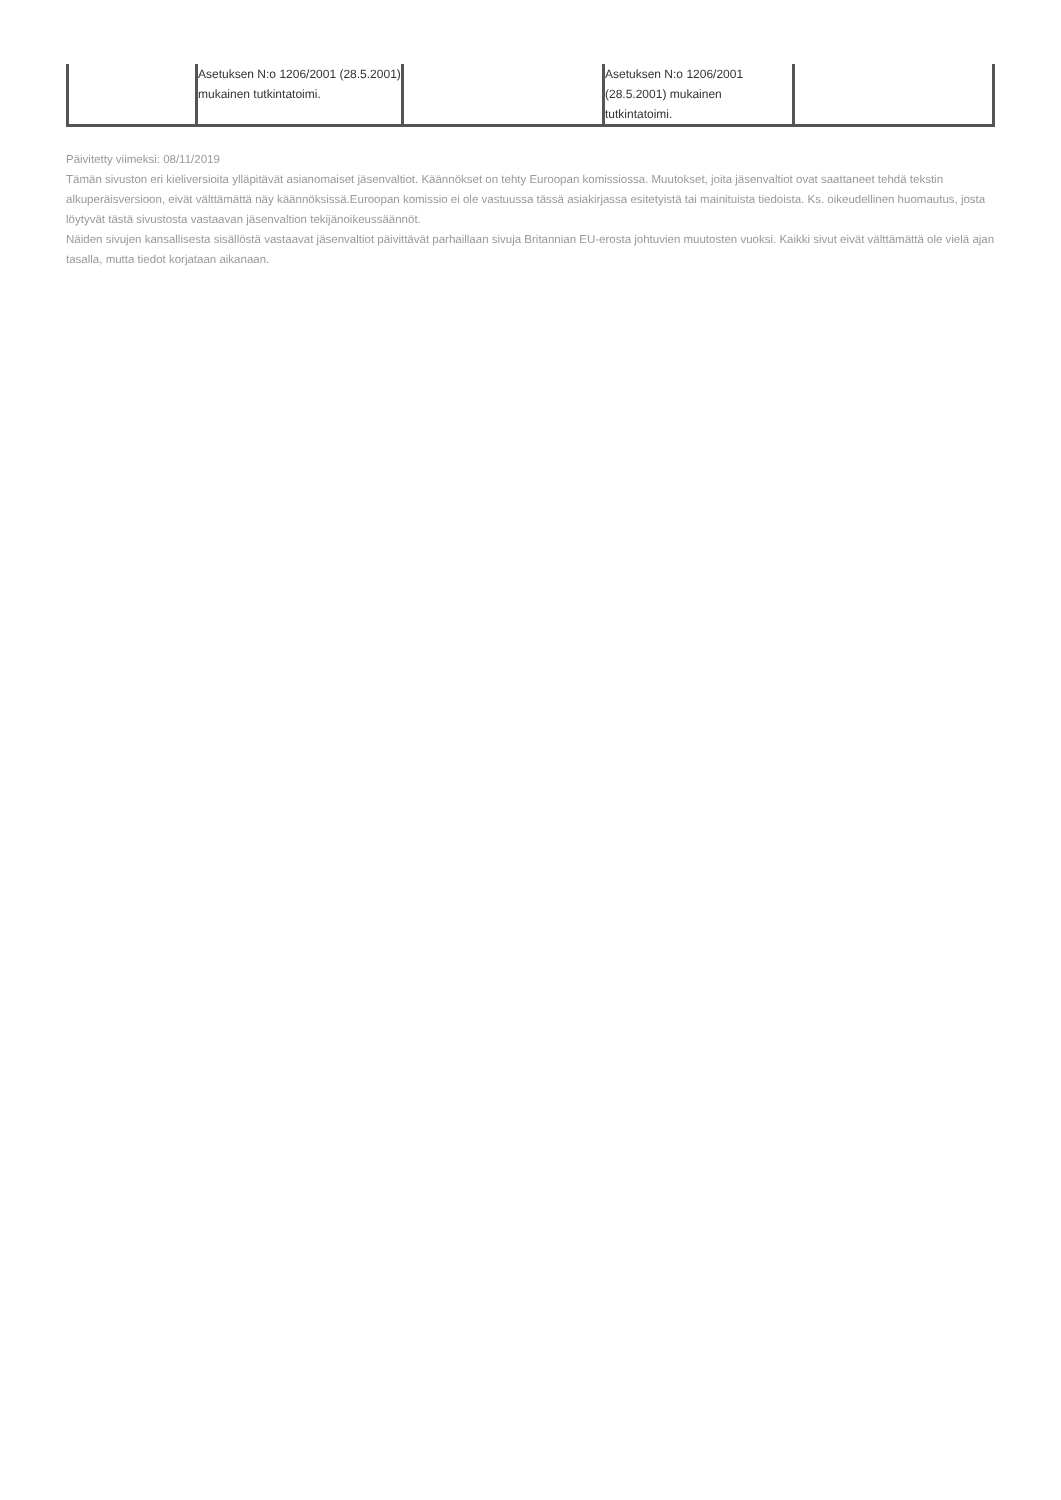| | Asetuksen N:o 1206/2001 (28.5.2001) mukainen tutkintatoimi. | | Asetuksen N:o 1206/2001 (28.5.2001) mukainen tutkintatoimi. | |
Päivitetty viimeksi: 08/11/2019
Tämän sivuston eri kieliversioita ylläpitävät asianomaiset jäsenvaltiot. Käännökset on tehty Euroopan komissiossa. Muutokset, joita jäsenvaltiot ovat saattaneet tehdä tekstin alkuperäisversioon, eivät välttämättä näy käännöksissä.Euroopan komissio ei ole vastuussa tässä asiakirjassa esitetyistä tai mainituista tiedoista. Ks. oikeudellinen huomautus, josta löytyvät tästä sivustosta vastaavan jäsenvaltion tekijänoikeussäännöt.
Näiden sivujen kansallisesta sisällöstä vastaavat jäsenvaltiot päivittävät parhaillaan sivuja Britannian EU-erosta johtuvien muutosten vuoksi. Kaikki sivut eivät välttämättä ole vielä ajan tasalla, mutta tiedot korjataan aikanaan.